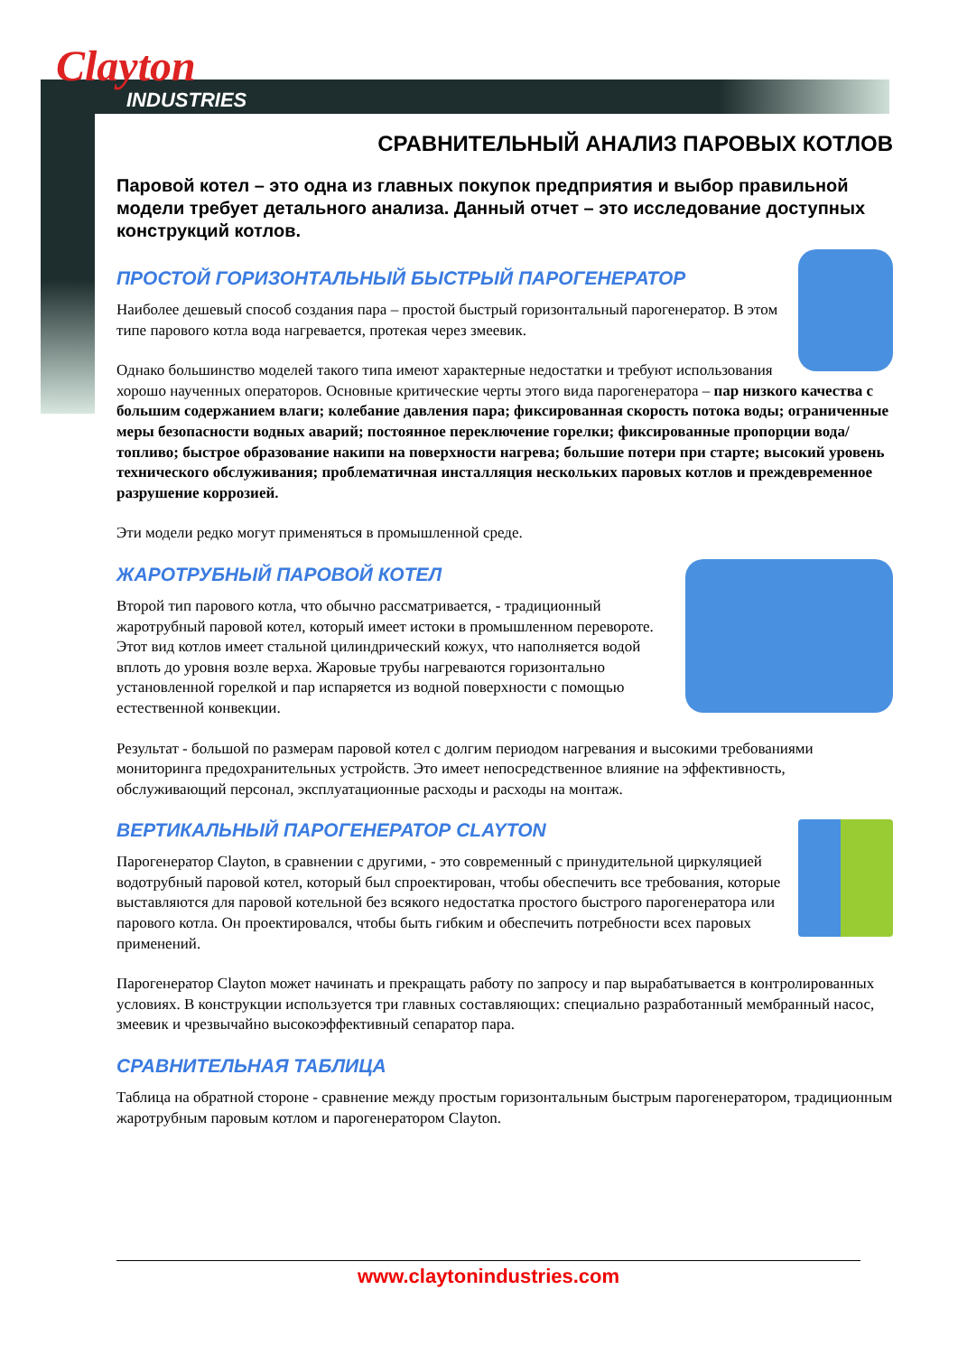Clayton
INDUSTRIES
СРАВНИТЕЛЬНЫЙ АНАЛИЗ ПАРОВЫХ КОТЛОВ
Паровой котел – это одна из главных покупок предприятия и выбор правильной модели требует детального анализа. Данный отчет – это исследование доступных конструкций котлов.
ПРОСТОЙ ГОРИЗОНТАЛЬНЫЙ БЫСТРЫЙ ПАРОГЕНЕРАТОР
Наиболее дешевый способ создания пара – простой быстрый горизонтальный парогенератор. В этом типе парового котла вода нагревается, протекая через змеевик.
Однако большинство моделей такого типа имеют характерные недостатки и требуют использования хорошо наученных операторов. Основные критические черты этого вида парогенератора – пар низкого качества с большим содержанием влаги; колебание давления пара; фиксированная скорость потока воды; ограниченные меры безопасности водных аварий; постоянное переключение горелки; фиксированные пропорции вода/топливо; быстрое образование накипи на поверхности нагрева; большие потери при старте; высокий уровень технического обслуживания; проблематичная инсталляция нескольких паровых котлов и преждевременное разрушение коррозией.
Эти модели редко могут применяться в промышленной среде.
ЖАРОТРУБНЫЙ ПАРОВОЙ КОТЕЛ
Второй тип парового котла, что обычно рассматривается, - традиционный жаротрубный паровой котел, который имеет истоки в промышленном перевороте. Этот вид котлов имеет стальной цилиндрический кожух, что наполняется водой вплоть до уровня возле верха. Жаровые трубы нагреваются горизонтально установленной горелкой и пар испаряется из водной поверхности с помощью естественной конвекции.
Результат - большой по размерам паровой котел с долгим периодом нагревания и высокими требованиями мониторинга предохранительных устройств. Это имеет непосредственное влияние на эффективность, обслуживающий персонал, эксплуатационные расходы и расходы на монтаж.
ВЕРТИКАЛЬНЫЙ ПАРОГЕНЕРАТОР CLAYTON
Парогенератор Clayton, в сравнении с другими, - это современный с принудительной циркуляцией водотрубный паровой котел, который был спроектирован, чтобы обеспечить все требования, которые выставляются для паровой котельной без всякого недостатка простого быстрого парогенератора или парового котла. Он проектировался, чтобы быть гибким и обеспечить потребности всех паровых применений.
Парогенератор Clayton может начинать и прекращать работу по запросу и пар вырабатывается в контролированных условиях. В конструкции используется три главных составляющих: специально разработанный мембранный насос, змеевик и чрезвычайно высокоэффективный сепаратор пара.
СРАВНИТЕЛЬНАЯ ТАБЛИЦА
Таблица на обратной стороне - сравнение между простым горизонтальным быстрым парогенератором, традиционным жаротрубным паровым котлом и парогенератором Clayton.
www.claytonindustries.com